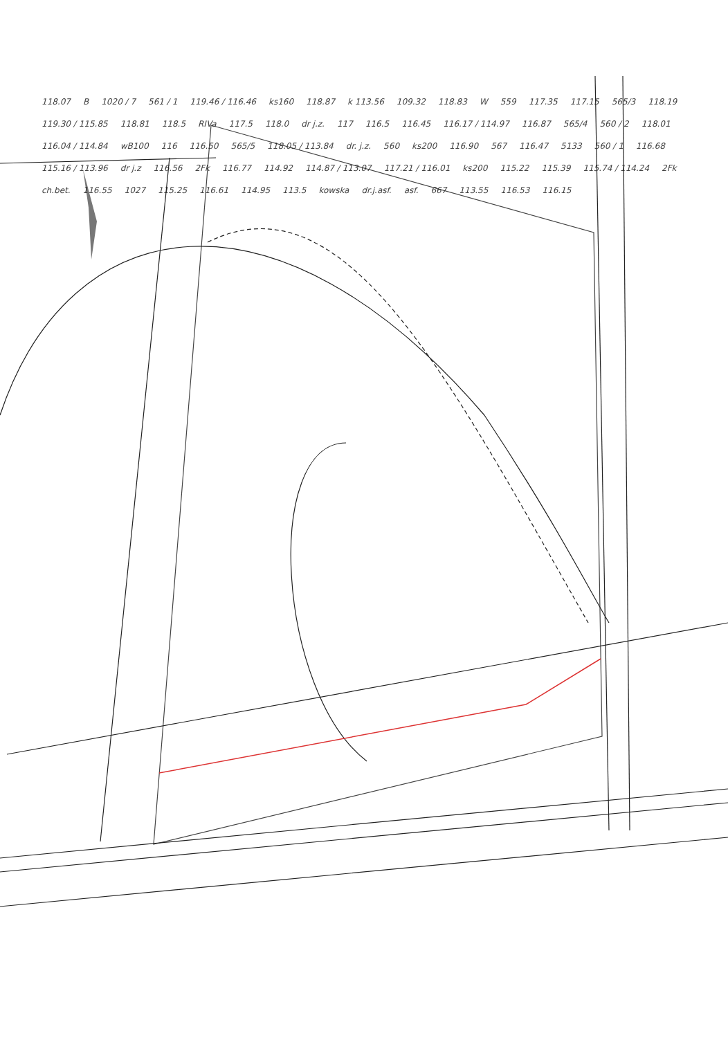118.07 B 1020 / 7 561 / 1 119.46 / 116.46 ks160 118.87 k 113.56 109.32 118.83 W 559 117.35 117.15 565/3 118.19 119.30 / 115.85 118.81 118.5 RIVa 117.5 118.0 dr j.z. 117 116.5 116.45 116.17 / 114.97 116.87 565/4 560 / 2 118.01 116.04 / 114.84 wB100 116 116.50 565/5 118.05 / 113.84 dr. j.z. 560 ks200 116.90 567 116.47 5133 560 / 1 116.68 115.16 / 113.96 dr j.z 116.56 2Fk 116.77 114.92 114.87 / 113.07 117.21 / 116.01 ks200 115.22 115.39 115.74 / 114.24 2Fk ch.bet. 116.55 1027 115.25 116.61 114.95 113.5 kowska dr.j.asf. asf. 667 113.55 116.53 116.15